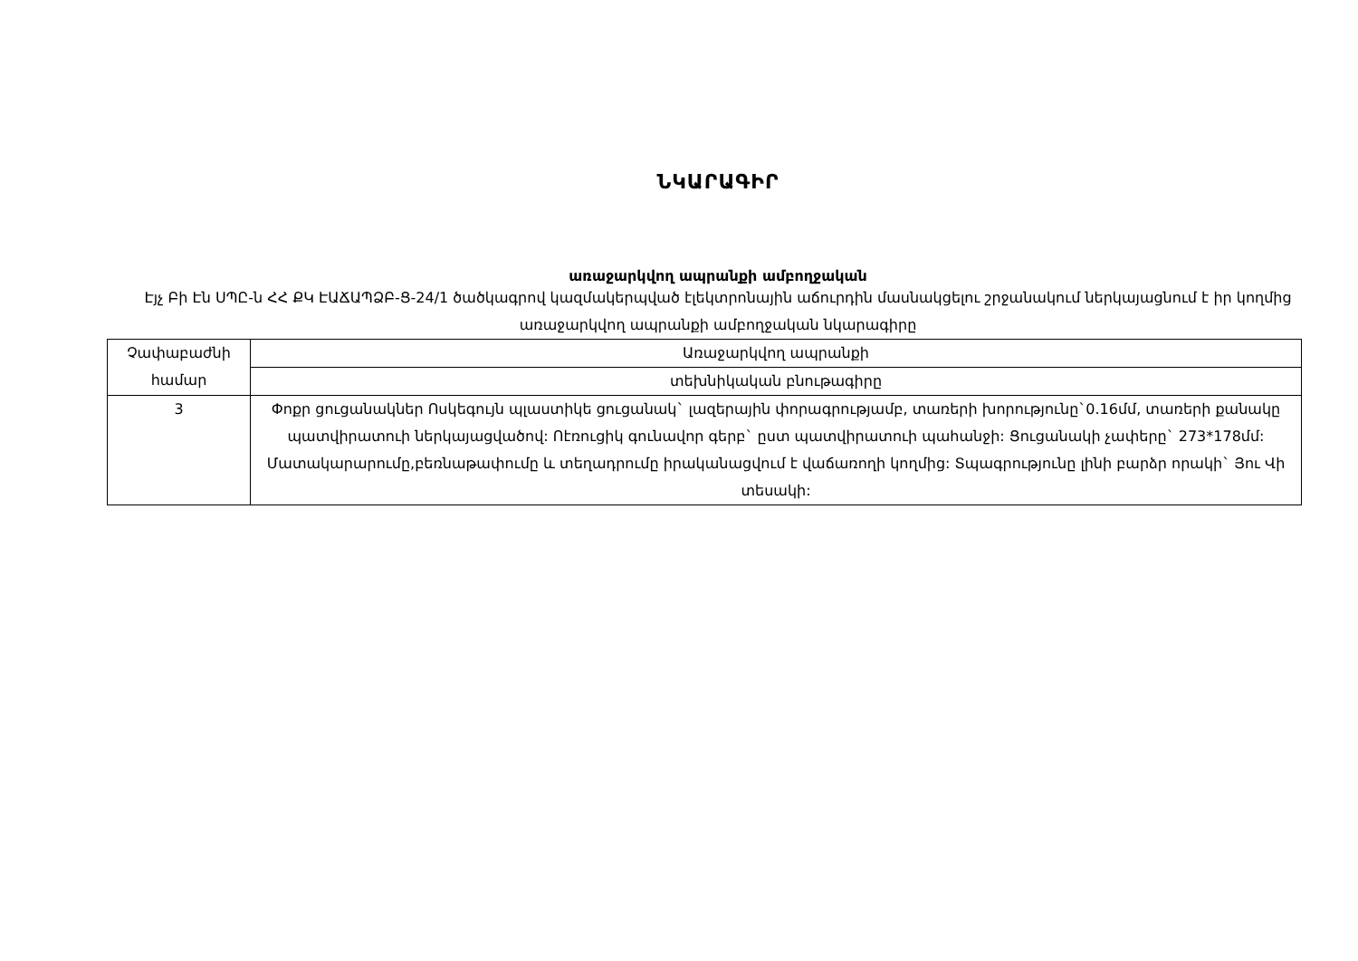ՆԿԱՐԱԳԻՐ
առաջարկվող ապրանքի ամբողջական
Էյչ Բի Էն ՍՊԸ-ն ՀՀ ՔԿ ԷԱՃԱՊՁԲ-Ց-24/1 ծածկագրով կազմակերպված էլեկտրոնային աճուրդին մասնակցելու շրջանակում ներկայացնում է իր կողմից առաջարկվող ապրանքի ամբողջական նկարագիրը
| Չափաբաժնի համար | Առաջարկվող ապրանքի |
| | տեխնիկական բնութագիրը |
| 3 | Փոքր ցուցանակներ Ոսկեգույն պլաստիկե ցուցանակ` լազերային փորագրությամբ, տառերի խորությունը`0.16մմ, տառերի քանակը պատվիրատուի ներկայացվածով: Ոէռուցիկ գունավոր գերբ` ըստ պատվիրատուի պահանջի: Ցուցանակի չափերը` 273*178մմ: Մատակարարումը,բեռնաթափումը և տեղադրումը իրականացվում է վաճառողի կողմից: Տպագրությունը լինի բարձր որակի` Յու Վի տեսակի: |